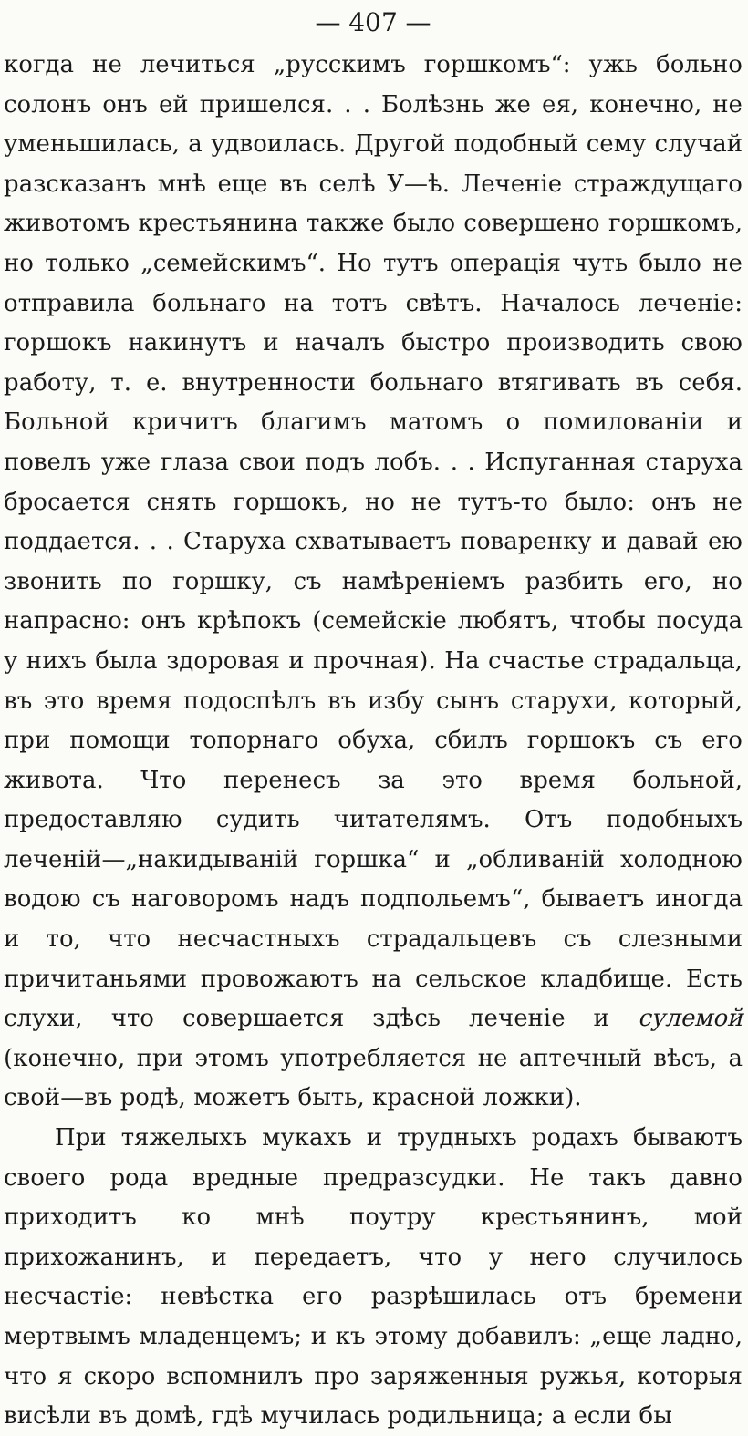— 407 —
когда не лечиться „русскимъ горшкомъ“: ужь больно солонъ онъ ей пришелся. . . Болѣзнь же ея, конечно, не уменьшилась, а удвоилась. Другой подобный сему случай разсказанъ мнѣ еще въ селѣ У—ѣ. Леченіе страждущаго животомъ крестьянина также было совершено горшкомъ, но только „семейскимъ“. Но тутъ операція чуть было не отправила больнаго на тотъ свѣтъ. Началось леченіе: горшокъ накинутъ и началъ быстро производить свою работу, т. е. внутренности больнаго втягивать въ себя. Больной кричитъ благимъ матомъ о помилованіи и повелъ уже глаза свои подъ лобъ. . . Испуганная старуха бросается снять горшокъ, но не тутъ-то было: онъ не поддается. . . Старуха схватываетъ поваренку и давай ею звонить по горшку, съ намѣреніемъ разбить его, но напрасно: онъ крѣпокъ (семейскіе любятъ, чтобы посуда у нихъ была здоровая и прочная). На счастье страдальца, въ это время подоспѣлъ въ избу сынъ старухи, который, при помощи топорнаго обуха, сбилъ горшокъ съ его живота. Что перенесъ за это время больной, предоставляю судить читателямъ. Отъ подобныхъ леченій—„накидыванiй горшка“ и „обливанiй холодною водою съ наговоромъ надъ подпольемъ“, бываетъ иногда и то, что несчастныхъ страдальцевъ съ слезными причитаньями провожаютъ на сельское кладбище. Есть слухи, что совершается здѣсь леченіе и сулемой (конечно, при этомъ употребляется не аптечный вѣсъ, а свой—въ родѣ, можетъ быть, красной ложки).
При тяжелыхъ мукахъ и трудныхъ родахъ бываютъ своего рода вредные предразсудки. Не такъ давно приходитъ ко мнѣ поутру крестьянинъ, мой прихожанинъ, и передаетъ, что у него случилось несчастіе: невѣстка его разрѣшилась отъ бремени мертвымъ младенцемъ; и къ этому добавилъ: „еще ладно, что я скоро вспомнилъ про заряженныя ружья, которыя висѣли въ домѣ, гдѣ мучилась родильница; а если бы